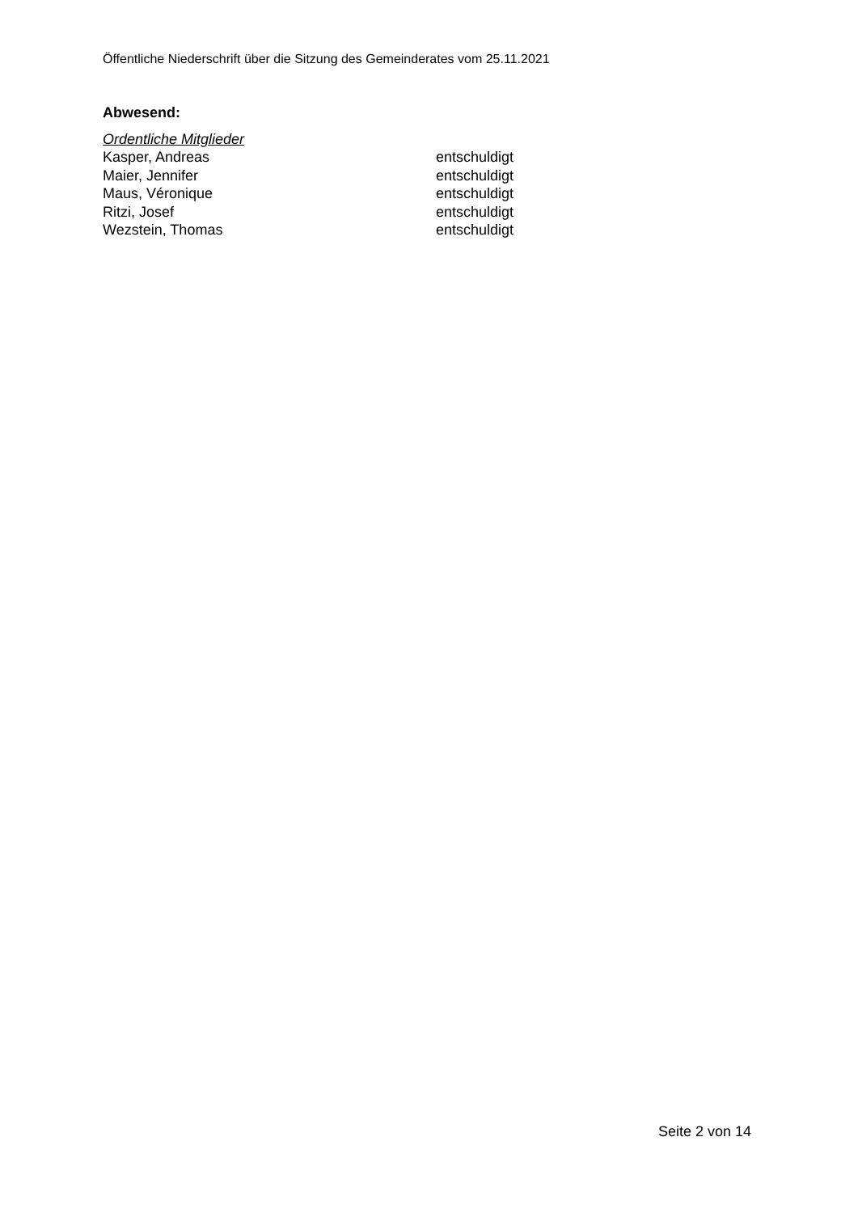Öffentliche Niederschrift über die Sitzung des Gemeinderates vom 25.11.2021
Abwesend:
Ordentliche Mitglieder
| Kasper, Andreas | entschuldigt |
| Maier, Jennifer | entschuldigt |
| Maus, Véronique | entschuldigt |
| Ritzi, Josef | entschuldigt |
| Wezstein, Thomas | entschuldigt |
Seite 2 von 14